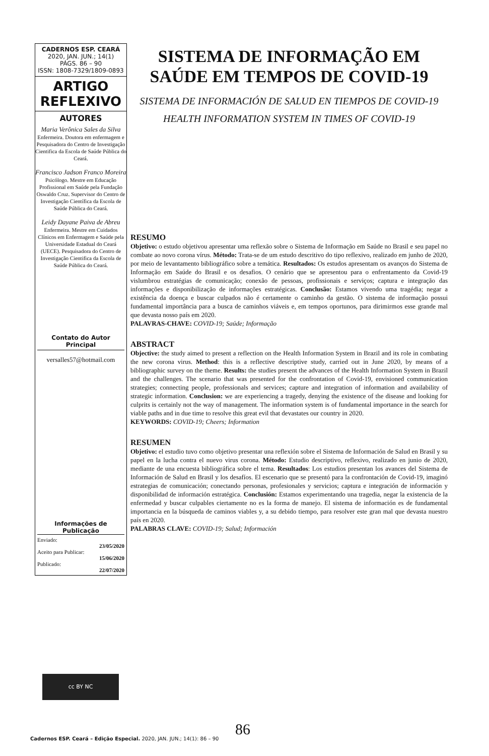CADERNOS ESP. CEARÁ
2020, JAN. JUN.; 14(1)
PÁGS. 86 – 90
ISSN: 1808-7329/1809-0893
ARTIGO
REFLEXIVO
AUTORES
Maria Verônica Sales da Silva
Enfermeira. Doutora em enfermagem e Pesquisadora do Centro de Investigação Cientifica da Escola de Saúde Pública do Ceará.
Francisco Jadson Franco Moreira
Psicólogo. Mestre em Educação Profissional em Saúde pela Fundação Oswaldo Cruz. Supervisor do Centro de Investigação Científica da Escola de Saúde Pública do Ceará.
Leidy Dayane Paiva de Abreu
Enfermeira. Mestre em Cuidados Clínicos em Enfermagem e Saúde pela Universidade Estadual do Ceará (UECE). Pesquisadora do Centro de Investigação Cientifica da Escola de Saúde Pública do Ceará.
Contato do Autor Principal
versalles57@hotmail.com
Informações de Publicação
Enviado:
23/05/2020
Aceito para Publicar:
15/06/2020
Publicado:
22/07/2020
SISTEMA DE INFORMAÇÃO EM SAÚDE EM TEMPOS DE COVID-19
SISTEMA DE INFORMACIÓN DE SALUD EN TIEMPOS DE COVID-19
HEALTH INFORMATION SYSTEM IN TIMES OF COVID-19
RESUMO
Objetivo: o estudo objetivou apresentar uma reflexão sobre o Sistema de Informação em Saúde no Brasil e seu papel no combate ao novo corona vírus. Método: Trata-se de um estudo descritivo do tipo reflexivo, realizado em junho de 2020, por meio de levantamento bibliográfico sobre a temática. Resultados: Os estudos apresentam os avanços do Sistema de Informação em Saúde do Brasil e os desafios. O cenário que se apresentou para o enfrentamento da Covid-19 vislumbrou estratégias de comunicação; conexão de pessoas, profissionais e serviços; captura e integração das informações e disponibilização de informações estratégicas. Conclusão: Estamos vivendo uma tragédia; negar a existência da doença e buscar culpados não é certamente o caminho da gestão. O sistema de informação possui fundamental importância para a busca de caminhos viáveis e, em tempos oportunos, para dirimirmos esse grande mal que devasta nosso país em 2020.
PALAVRAS-CHAVE: COVID-19; Saúde; Informação
ABSTRACT
Objective: the study aimed to present a reflection on the Health Information System in Brazil and its role in combating the new corona virus. Method: this is a reflective descriptive study, carried out in June 2020, by means of a bibliographic survey on the theme. Results: the studies present the advances of the Health Information System in Brazil and the challenges. The scenario that was presented for the confrontation of Covid-19, envisioned communication strategies; connecting people, professionals and services; capture and integration of information and availability of strategic information. Conclusion: we are experiencing a tragedy, denying the existence of the disease and looking for culprits is certainly not the way of management. The information system is of fundamental importance in the search for viable paths and in due time to resolve this great evil that devastates our country in 2020.
KEYWORDS: COVID-19; Cheers; Information
RESUMEN
Objetivo: el estudio tuvo como objetivo presentar una reflexión sobre el Sistema de Información de Salud en Brasil y su papel en la lucha contra el nuevo virus corona. Método: Estudio descriptivo, reflexivo, realizado en junio de 2020, mediante de una encuesta bibliográfica sobre el tema. Resultados: Los estudios presentan los avances del Sistema de Información de Salud en Brasil y los desafíos. El escenario que se presentó para la confrontación de Covid-19, imaginó estrategias de comunicación; conectando personas, profesionales y servicios; captura e integración de información y disponibilidad de información estratégica. Conclusión: Estamos experimentando una tragedia, negar la existencia de la enfermedad y buscar culpables ciertamente no es la forma de manejo. El sistema de información es de fundamental importancia en la búsqueda de caminos viables y, a su debido tiempo, para resolver este gran mal que devasta nuestro país en 2020.
PALABRAS CLAVE: COVID-19; Salud; Información
cc BY NC
Cadernos ESP. Ceará – Edição Especial. 2020, JAN. JUN.; 14(1): 86 – 90
86